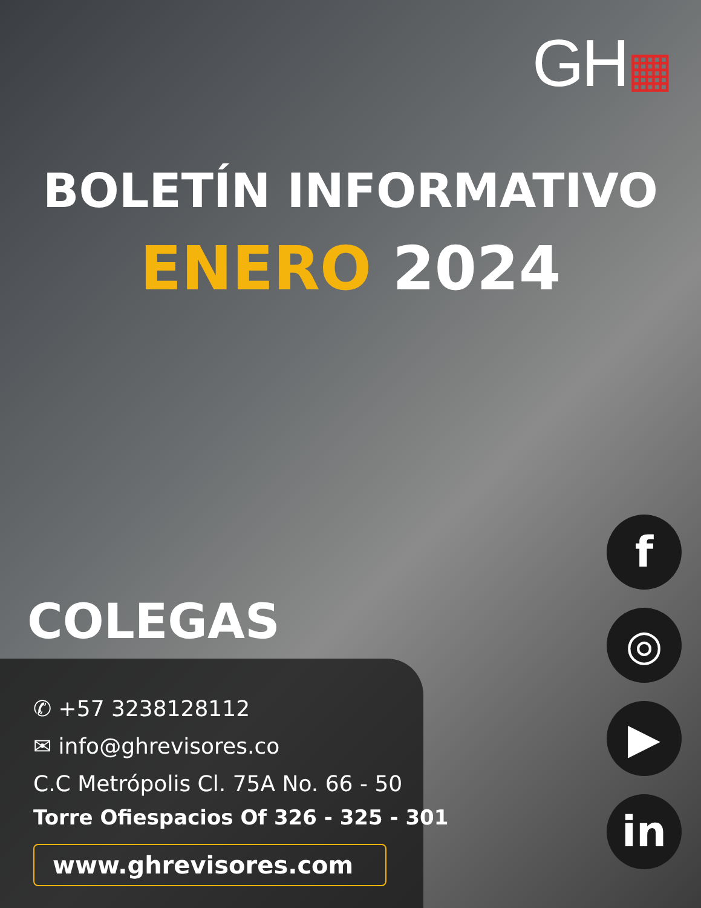GH▦
BOLETÍN INFORMATIVO
ENERO 2024
COLEGAS
✆ +57 3238128112
✉ info@ghrevisores.co
C.C Metrópolis Cl. 75A No. 66 - 50
Torre Ofiespacios Of 326 - 325 - 301
www.ghrevisores.com
f
◎
▶
in